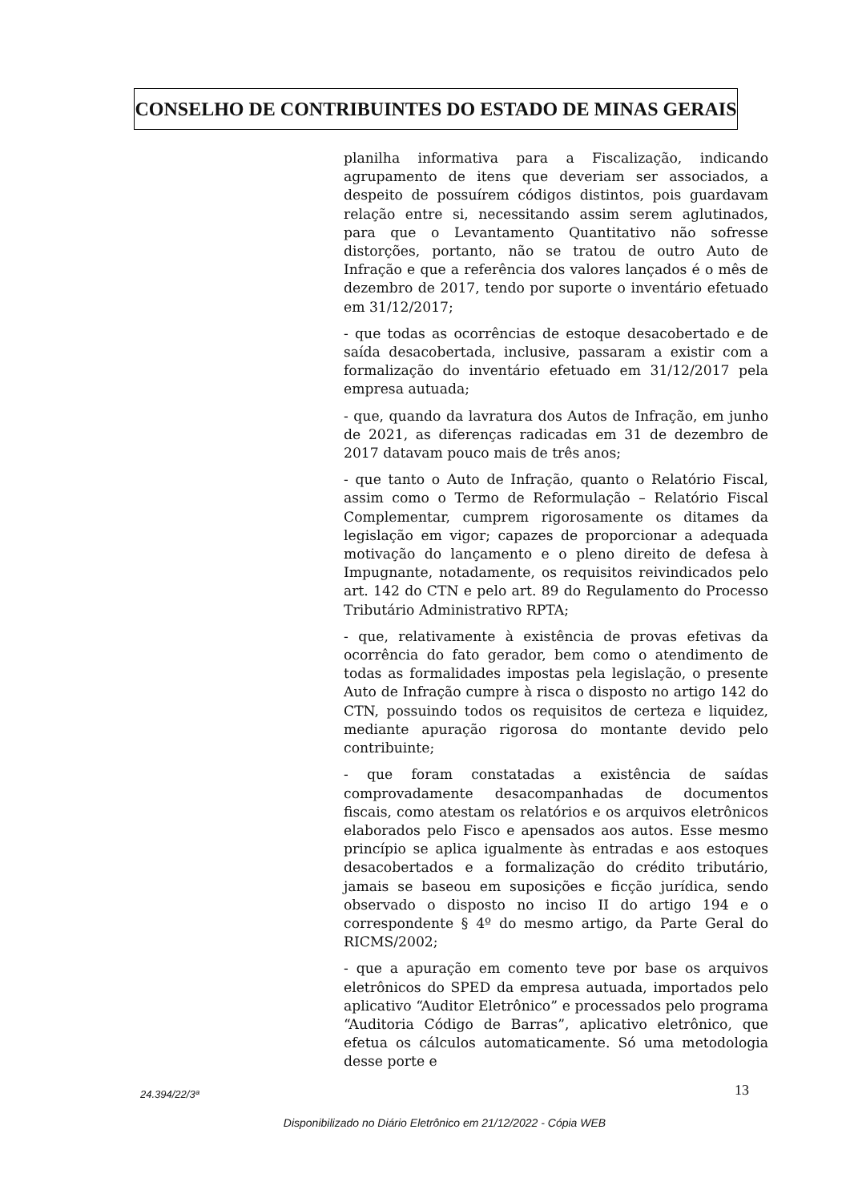CONSELHO DE CONTRIBUINTES DO ESTADO DE MINAS GERAIS
planilha informativa para a Fiscalização, indicando agrupamento de itens que deveriam ser associados, a despeito de possuírem códigos distintos, pois guardavam relação entre si, necessitando assim serem aglutinados, para que o Levantamento Quantitativo não sofresse distorções, portanto, não se tratou de outro Auto de Infração e que a referência dos valores lançados é o mês de dezembro de 2017, tendo por suporte o inventário efetuado em 31/12/2017;
- que todas as ocorrências de estoque desacobertado e de saída desacobertada, inclusive, passaram a existir com a formalização do inventário efetuado em 31/12/2017 pela empresa autuada;
- que, quando da lavratura dos Autos de Infração, em junho de 2021, as diferenças radicadas em 31 de dezembro de 2017 datavam pouco mais de três anos;
- que tanto o Auto de Infração, quanto o Relatório Fiscal, assim como o Termo de Reformulação – Relatório Fiscal Complementar, cumprem rigorosamente os ditames da legislação em vigor; capazes de proporcionar a adequada motivação do lançamento e o pleno direito de defesa à Impugnante, notadamente, os requisitos reivindicados pelo art. 142 do CTN e pelo art. 89 do Regulamento do Processo Tributário Administrativo RPTA;
- que, relativamente à existência de provas efetivas da ocorrência do fato gerador, bem como o atendimento de todas as formalidades impostas pela legislação, o presente Auto de Infração cumpre à risca o disposto no artigo 142 do CTN, possuindo todos os requisitos de certeza e liquidez, mediante apuração rigorosa do montante devido pelo contribuinte;
- que foram constatadas a existência de saídas comprovadamente desacompanhadas de documentos fiscais, como atestam os relatórios e os arquivos eletrônicos elaborados pelo Fisco e apensados aos autos. Esse mesmo princípio se aplica igualmente às entradas e aos estoques desacobertados e a formalização do crédito tributário, jamais se baseou em suposições e ficção jurídica, sendo observado o disposto no inciso II do artigo 194 e o correspondente § 4º do mesmo artigo, da Parte Geral do RICMS/2002;
- que a apuração em comento teve por base os arquivos eletrônicos do SPED da empresa autuada, importados pelo aplicativo “Auditor Eletrônico” e processados pelo programa “Auditoria Código de Barras”, aplicativo eletrônico, que efetua os cálculos automaticamente. Só uma metodologia desse porte e
13
24.394/22/3ª
Disponibilizado no Diário Eletrônico em 21/12/2022 - Cópia WEB